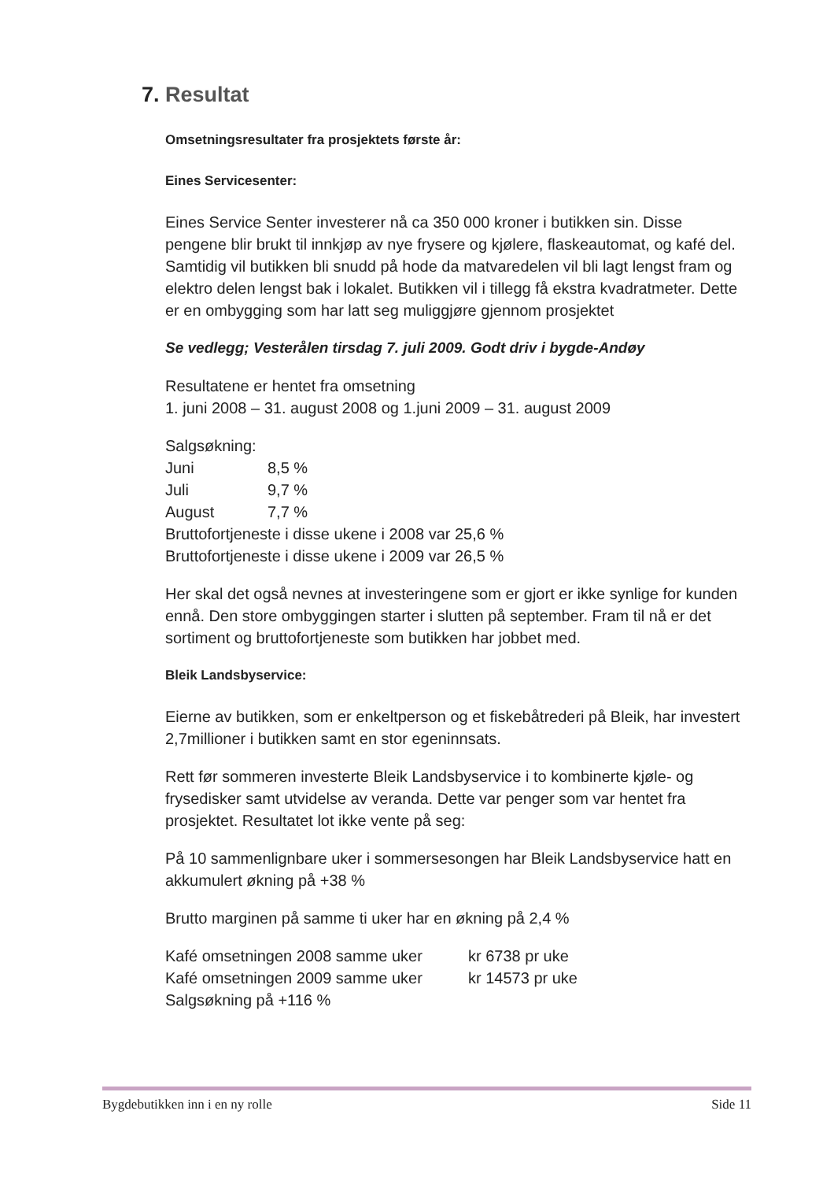7. Resultat
Omsetningsresultater fra prosjektets første år:
Eines Servicesenter:
Eines Service Senter investerer nå ca 350 000 kroner i butikken sin. Disse pengene blir brukt til innkjøp av nye frysere og kjølere, flaskeautomat, og kafé del. Samtidig vil butikken bli snudd på hode da matvaredelen vil bli lagt lengst fram og elektro delen lengst bak i lokalet. Butikken vil i tillegg få ekstra kvadratmeter. Dette er en ombygging som har latt seg muliggjøre gjennom prosjektet
Se vedlegg; Vesterålen tirsdag 7. juli 2009. Godt driv i bygde-Andøy
Resultatene er hentet fra omsetning
1. juni 2008 – 31. august 2008 og 1.juni 2009 – 31. august 2009
Salgsøkning:
Juni 8,5 %
Juli 9,7 %
August 7,7 %
Bruttofortjeneste i disse ukene i 2008 var 25,6 %
Bruttofortjeneste i disse ukene i 2009 var 26,5 %
Her skal det også nevnes at investeringene som er gjort er ikke synlige for kunden ennå. Den store ombyggingen starter i slutten på september. Fram til nå er det sortiment og bruttofortjeneste som butikken har jobbet med.
Bleik Landsbyservice:
Eierne av butikken, som er enkeltperson og et fiskebåtrederi på Bleik, har investert 2,7millioner i butikken samt en stor egeninnsats.
Rett før sommeren investerte Bleik Landsbyservice i to kombinerte kjøle- og frysedisker samt utvidelse av veranda. Dette var penger som var hentet fra prosjektet. Resultatet lot ikke vente på seg:
På 10 sammenlignbare uker i sommersesongen har Bleik Landsbyservice hatt en akkumulert økning på +38 %
Brutto marginen på samme ti uker har en økning på 2,4 %
Kafé omsetningen 2008 samme uker kr 6738 pr uke
Kafé omsetningen 2009 samme uker kr 14573 pr uke
Salgsøkning på +116 %
Bygdebutikken inn i en ny rolle Side 11